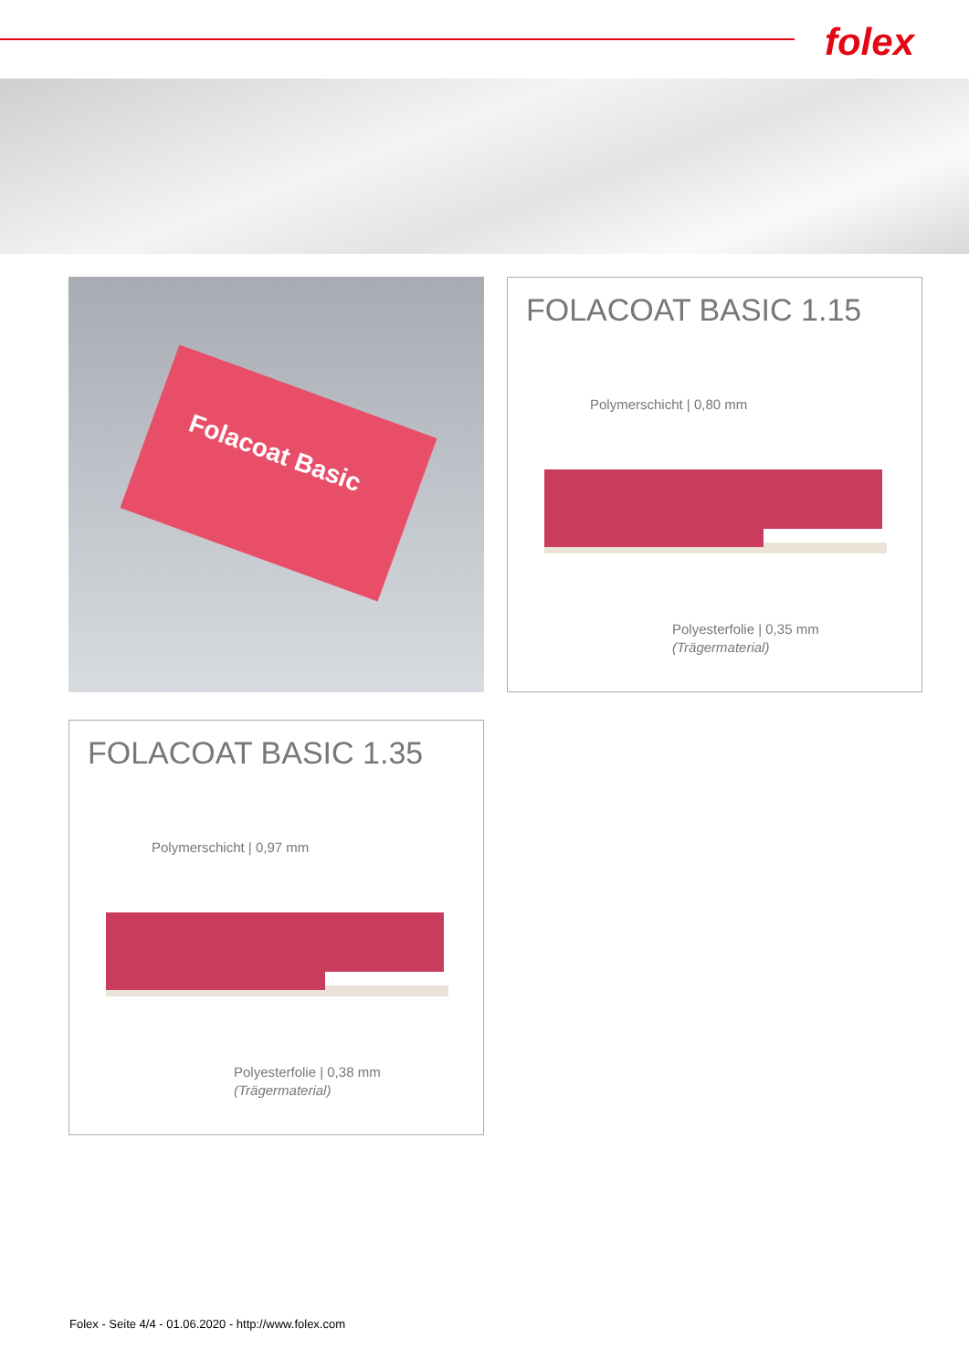folex
Folacoat Basic
FOLACOAT BASIC 1.15
Polymerschicht | 0,80 mm
Polyesterfolie | 0,35 mm
(Trägermaterial)
FOLACOAT BASIC 1.35
Polymerschicht | 0,97 mm
Polyesterfolie | 0,38 mm
(Trägermaterial)
Folex - Seite 4/4 - 01.06.2020 - http://www.folex.com